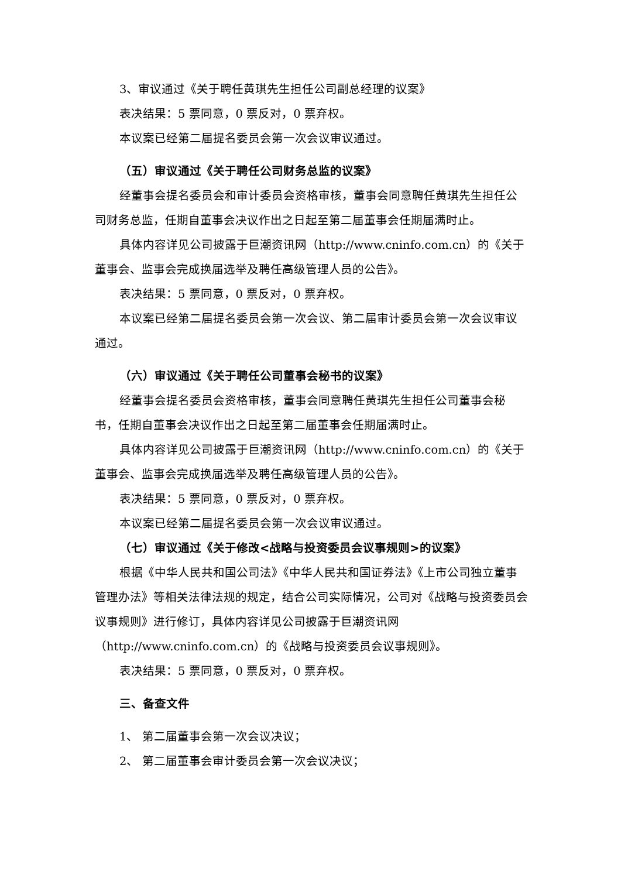3、审议通过《关于聘任黄琪先生担任公司副总经理的议案》
表决结果：5 票同意，0 票反对，0 票弃权。
本议案已经第二届提名委员会第一次会议审议通过。
（五）审议通过《关于聘任公司财务总监的议案》
经董事会提名委员会和审计委员会资格审核，董事会同意聘任黄琪先生担任公司财务总监，任期自董事会决议作出之日起至第二届董事会任期届满时止。
具体内容详见公司披露于巨潮资讯网（http://www.cninfo.com.cn）的《关于董事会、监事会完成换届选举及聘任高级管理人员的公告》。
表决结果：5 票同意，0 票反对，0 票弃权。
本议案已经第二届提名委员会第一次会议、第二届审计委员会第一次会议审议通过。
（六）审议通过《关于聘任公司董事会秘书的议案》
经董事会提名委员会资格审核，董事会同意聘任黄琪先生担任公司董事会秘书，任期自董事会决议作出之日起至第二届董事会任期届满时止。
具体内容详见公司披露于巨潮资讯网（http://www.cninfo.com.cn）的《关于董事会、监事会完成换届选举及聘任高级管理人员的公告》。
表决结果：5 票同意，0 票反对，0 票弃权。
本议案已经第二届提名委员会第一次会议审议通过。
（七）审议通过《关于修改<战略与投资委员会议事规则>的议案》
根据《中华人民共和国公司法》《中华人民共和国证券法》《上市公司独立董事管理办法》等相关法律法规的规定，结合公司实际情况，公司对《战略与投资委员会议事规则》进行修订，具体内容详见公司披露于巨潮资讯网（http://www.cninfo.com.cn）的《战略与投资委员会议事规则》。
表决结果：5 票同意，0 票反对，0 票弃权。
三、备查文件
1、 第二届董事会第一次会议决议；
2、 第二届董事会审计委员会第一次会议决议；